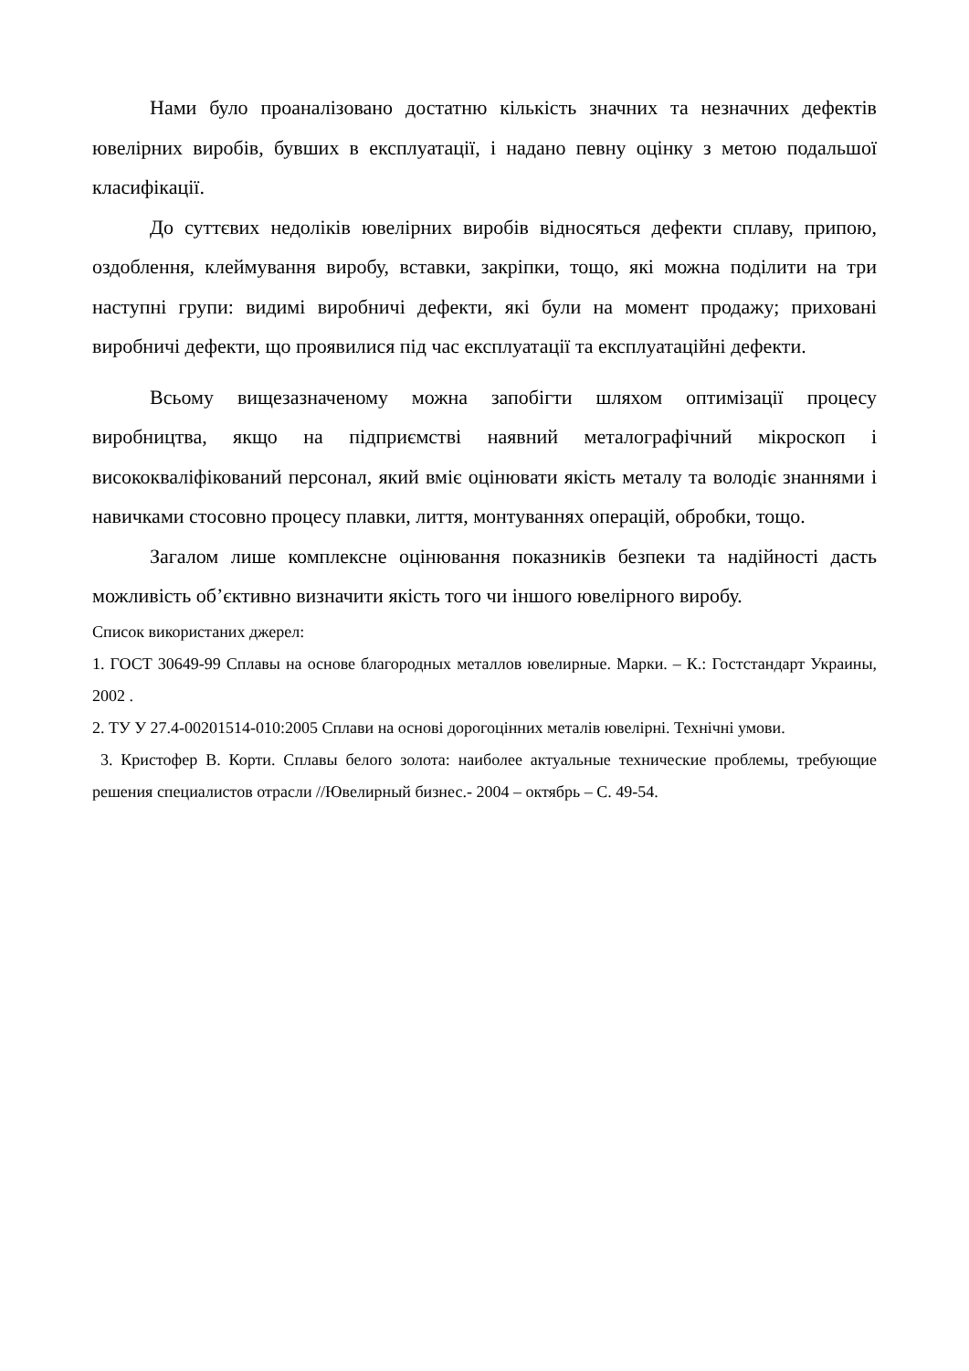Нами було проаналізовано достатню кількість значних та незначних дефектів ювелірних виробів, бувших в експлуатації, і надано певну оцінку з метою подальшої класифікації.
До суттєвих недоліків ювелірних виробів відносяться дефекти сплаву, припою, оздоблення, клеймування виробу, вставки, закріпки, тощо, які можна поділити на три наступні групи: видимі виробничі дефекти, які були на момент продажу; приховані виробничі дефекти, що проявилися під час експлуатації та експлуатаційні дефекти.
Всьому вищезазначеному можна запобігти шляхом оптимізації процесу виробництва, якщо на підприємстві наявний металографічний мікроскоп і висококваліфікований персонал, який вміє оцінювати якість металу та володіє знаннями і навичками стосовно процесу плавки, лиття, монтуваннях операцій, обробки, тощо.
Загалом лише комплексне оцінювання показників безпеки та надійності дасть можливість об’єктивно визначити якість того чи іншого ювелірного виробу.
Список використаних джерел:
1. ГОСТ 30649-99 Сплавы на основе благородных металлов ювелирные. Марки. – К.: Гостстандарт Украины, 2002 .
2. ТУ У 27.4-00201514-010:2005 Сплави на основі дорогоцінних металів ювелірні. Технічні умови.
3. Кристофер В. Корти. Сплавы белого золота: наиболее актуальные технические проблемы, требующие решения специалистов отрасли //Ювелирный бизнес.- 2004 – октябрь – С. 49-54.